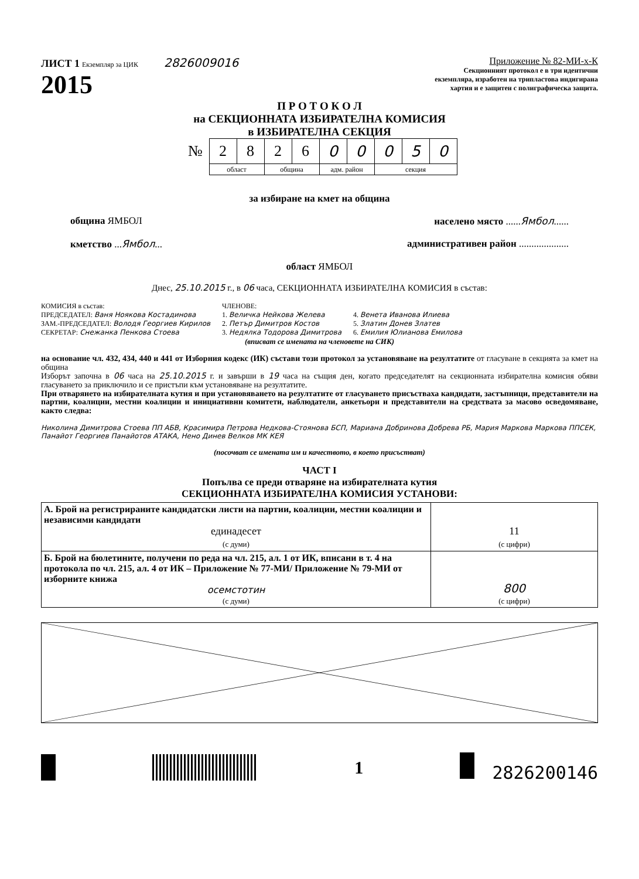ЛИСТ 1 Екземпляр за ЦИК 2826009016
2015
Приложение № 82-МИ-х-К
Секционният протокол е в три идентични
екземпляра, изработен на трипластова индигирана
хартия и е защитен с полиграфическа защита.
П Р О Т О К О Л
на СЕКЦИОННАТА ИЗБИРАТЕЛНА КОМИСИЯ
в ИЗБИРАТЕЛНА СЕКЦИЯ
| № | 2 | 8 | 2 | 6 | 0 | 0 | 0 | 5 | 0 |
| | област | | община | | адм. район | | секция | | |
за избиране на кмет на община
община ЯМБОЛ населено място ......Ямбол......
кметство ...Ямбол... административен район ....................
област ЯМБОЛ
Днес, 25.10.2015 г., в 06 часа, СЕКЦИОННАТА ИЗБИРАТЕЛНА КОМИСИЯ в състав:
КОМИСИЯ в състав:
ПРЕДСЕДАТЕЛ: Ваня Ноякова Костадинова
ЗАМ.-ПРЕДСЕДАТЕЛ: Володя Георгиев Кирилов
СЕКРЕТАР: Снежанка Пенкова Стоева
ЧЛЕНОВЕ:
1. Величка Нейкова Желева
2. Петър Димитров Костов
3. Недялка Тодорова Димитрова
4. Венета Иванова Илиева
5. Златин Донев Златев
6. Емилия Юлианова Емилова
(вписват се имената на членовете на СИК)
на основание чл. 432, 434, 440 и 441 от Изборния кодекс (ИК) състави този протокол за установяване на резултатите от гласуване в секцията за кмет на община
Изборът започна в 06 часа на 25.10.2015 г. и завърши в 19 часа на същия ден, когато председателят на секционната избирателна комисия обяви гласуването за приключило и се пристъпи към установяване на резултатите.
При отварянето на избирателната кутия и при установяването на резултатите от гласуването присъстваха кандидати, застъпници, представители на партии, коалиции, местни коалиции и инициативни комитети, наблюдатели, анкетьори и представители на средствата за масово осведомяване, както следва:
Николина Димитрова Стоева ПП АБВ, Красимира Петрова Недкова-Стоянова БСП, Мариана Добринова Добрева РБ, Мария Маркова Маркова ППСЕК, Панайот Георгиев Панайотов АТАКА, Нено Динев Велков МК КЕЯ
(посочват се имената им и качеството, в което присъстват)
ЧАСТ I
Попълва се преди отваряне на избирателната кутия
СЕКЦИОННАТА ИЗБИРАТЕЛНА КОМИСИЯ УСТАНОВИ:
| А. Брой на регистрираните кандидатски листи на партии, коалиции, местни коалиции и независими кандидати единадесет (с думи) | 11 (с цифри) |
| Б. Брой на бюлетините, получени по реда на чл. 215, ал. 1 от ИК, вписани в т. 4 на протокола по чл. 215, ал. 4 от ИК – Приложение № 77-МИ/ Приложение № 79-МИ от изборните книжа осемстотин (с думи) | 800 (с цифри) |
1 2826200146